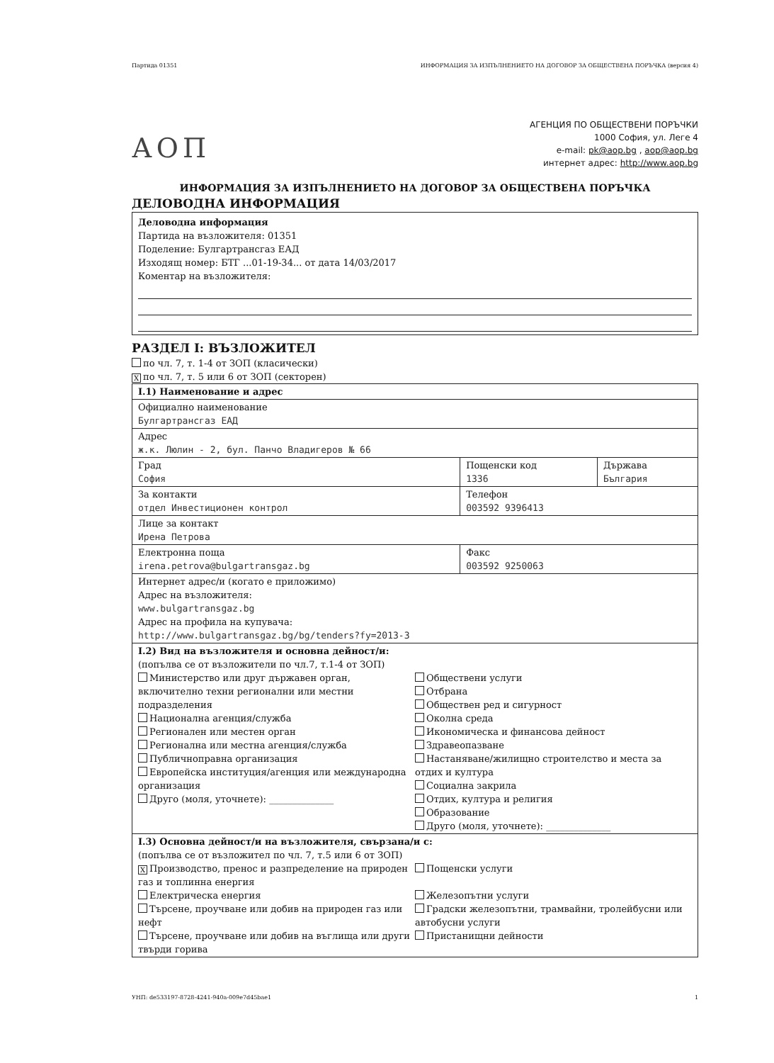Партида 01351 ИНФОРМАЦИЯ ЗА ИЗПЪЛНЕНИЕТО НА ДОГОВОР ЗА ОБЩЕСТВЕНА ПОРЪЧКА (версия 4)
АОП
АГЕНЦИЯ ПО ОБЩЕСТВЕНИ ПОРЪЧКИ
1000 София, ул. Леге 4
e-mail: pk@aop.bg , aop@aop.bg
интернет адрес: http://www.aop.bg
ИНФОРМАЦИЯ ЗА ИЗПЪЛНЕНИЕТО НА ДОГОВОР ЗА ОБЩЕСТВЕНА ПОРЪЧКА
ДЕЛОВОДНА ИНФОРМАЦИЯ
Деловодна информация
Партида на възложителя: 01351
Поделение: Булгартрансгаз ЕАД
Изходящ номер: БТГ ...01-19-34... от дата 14/03/2017
Коментар на възложителя:
РАЗДЕЛ I: ВЪЗЛОЖИТЕЛ
по чл. 7, т. 1-4 от ЗОП (класически)
Xпо чл. 7, т. 5 или 6 от ЗОП (секторен)
| I.1) Наименование и адрес | | |
| Официално наименование Булгартрансгаз ЕАД | | |
| Адрес ж.к. Люлин - 2, бул. Панчо Владигеров № 66 | | |
| Град София | Пощенски код 1336 | Държава България |
| За контакти отдел Инвестиционен контрол | Телефон 003592 9396413 | |
| Лице за контакт Ирена Петрова | | |
| Електронна поща irena.petrova@bulgartransgaz.bg | Факс 003592 9250063 | |
| Интернет адрес/и (когато е приложимо) Адрес на възложителя: www.bulgartransgaz.bg Адрес на профила на купувача: http://www.bulgartransgaz.bg/bg/tenders?fy=2013-3 | | |
| I.2) Вид на възложителя и основна дейност/и: (попълва се от възложители по чл.7, т.1-4 от ЗОП) Министерство или друг държавен орган, включително техни регионални или местни подразделения Национална агенция/служба Регионален или местен орган Регионална или местна агенция/служба Публичноправна организация Европейска институция/агенция или международна организация Друго (моля, уточнете): ______________ Обществени услуги Отбрана Обществен ред и сигурност Околна среда Икономическа и финансова дейност Здравеопазване Настаняване/жилищно строителство и места за отдих и култура Социална закрила Отдих, култура и религия Образование Друго (моля, уточнете): ______________ | | |
| I.3) Основна дейност/и на възложителя, свързана/и с: (попълва се от възложител по чл. 7, т.5 или 6 от ЗОП) X Производство, пренос и разпределение на природен газ и топлинна енергия Електрическа енергия Търсене, проучване или добив на природен газ или нефт Търсене, проучване или добив на въглища или други твърди горива Пощенски услуги Железопътни услуги Градски железопътни, трамвайни, тролейбусни или автобусни услуги Пристанищни дейности | | |
УНП: de533197-8728-4241-940a-009e7d45bae1 1